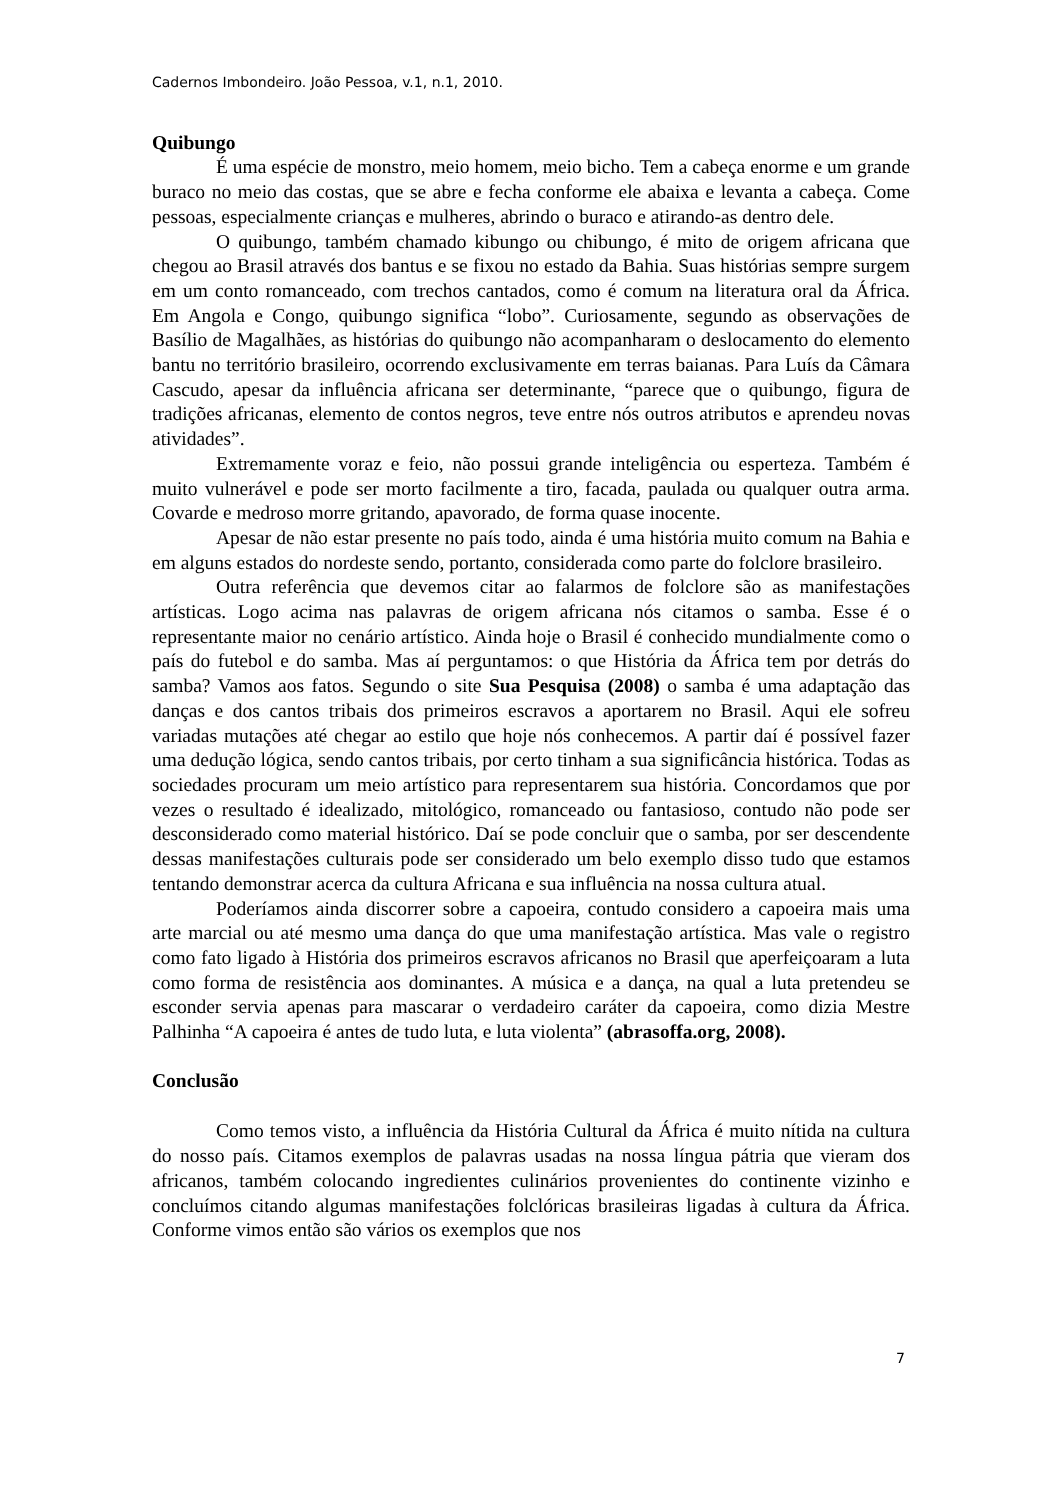Cadernos Imbondeiro. João Pessoa, v.1, n.1, 2010.
Quibungo
É uma espécie de monstro, meio homem, meio bicho. Tem a cabeça enorme e um grande buraco no meio das costas, que se abre e fecha conforme ele abaixa e levanta a cabeça. Come pessoas, especialmente crianças e mulheres, abrindo o buraco e atirando-as dentro dele.
O quibungo, também chamado kibungo ou chibungo, é mito de origem africana que chegou ao Brasil através dos bantus e se fixou no estado da Bahia. Suas histórias sempre surgem em um conto romanceado, com trechos cantados, como é comum na literatura oral da África. Em Angola e Congo, quibungo significa “lobo”. Curiosamente, segundo as observações de Basílio de Magalhães, as histórias do quibungo não acompanharam o deslocamento do elemento bantu no território brasileiro, ocorrendo exclusivamente em terras baianas. Para Luís da Câmara Cascudo, apesar da influência africana ser determinante, “parece que o quibungo, figura de tradições africanas, elemento de contos negros, teve entre nós outros atributos e aprendeu novas atividades”.
Extremamente voraz e feio, não possui grande inteligência ou esperteza. Também é muito vulnerável e pode ser morto facilmente a tiro, facada, paulada ou qualquer outra arma. Covarde e medroso morre gritando, apavorado, de forma quase inocente.
Apesar de não estar presente no país todo, ainda é uma história muito comum na Bahia e em alguns estados do nordeste sendo, portanto, considerada como parte do folclore brasileiro.
Outra referência que devemos citar ao falarmos de folclore são as manifestações artísticas. Logo acima nas palavras de origem africana nós citamos o samba. Esse é o representante maior no cenário artístico. Ainda hoje o Brasil é conhecido mundialmente como o país do futebol e do samba. Mas aí perguntamos: o que História da África tem por detrás do samba? Vamos aos fatos. Segundo o site Sua Pesquisa (2008) o samba é uma adaptação das danças e dos cantos tribais dos primeiros escravos a aportarem no Brasil. Aqui ele sofreu variadas mutações até chegar ao estilo que hoje nós conhecemos. A partir daí é possível fazer uma dedução lógica, sendo cantos tribais, por certo tinham a sua significância histórica. Todas as sociedades procuram um meio artístico para representarem sua história. Concordamos que por vezes o resultado é idealizado, mitológico, romanceado ou fantasioso, contudo não pode ser desconsiderado como material histórico. Daí se pode concluir que o samba, por ser descendente dessas manifestações culturais pode ser considerado um belo exemplo disso tudo que estamos tentando demonstrar acerca da cultura Africana e sua influência na nossa cultura atual.
Poderíamos ainda discorrer sobre a capoeira, contudo considero a capoeira mais uma arte marcial ou até mesmo uma dança do que uma manifestação artística. Mas vale o registro como fato ligado à História dos primeiros escravos africanos no Brasil que aperfeiçoaram a luta como forma de resistência aos dominantes. A música e a dança, na qual a luta pretendeu se esconder servia apenas para mascarar o verdadeiro caráter da capoeira, como dizia Mestre Palhinha “A capoeira é antes de tudo luta, e luta violenta” (abrasoffa.org, 2008).
Conclusão
Como temos visto, a influência da História Cultural da África é muito nítida na cultura do nosso país. Citamos exemplos de palavras usadas na nossa língua pátria que vieram dos africanos, também colocando ingredientes culinários provenientes do continente vizinho e concluímos citando algumas manifestações folclóricas brasileiras ligadas à cultura da África. Conforme vimos então são vários os exemplos que nos
7